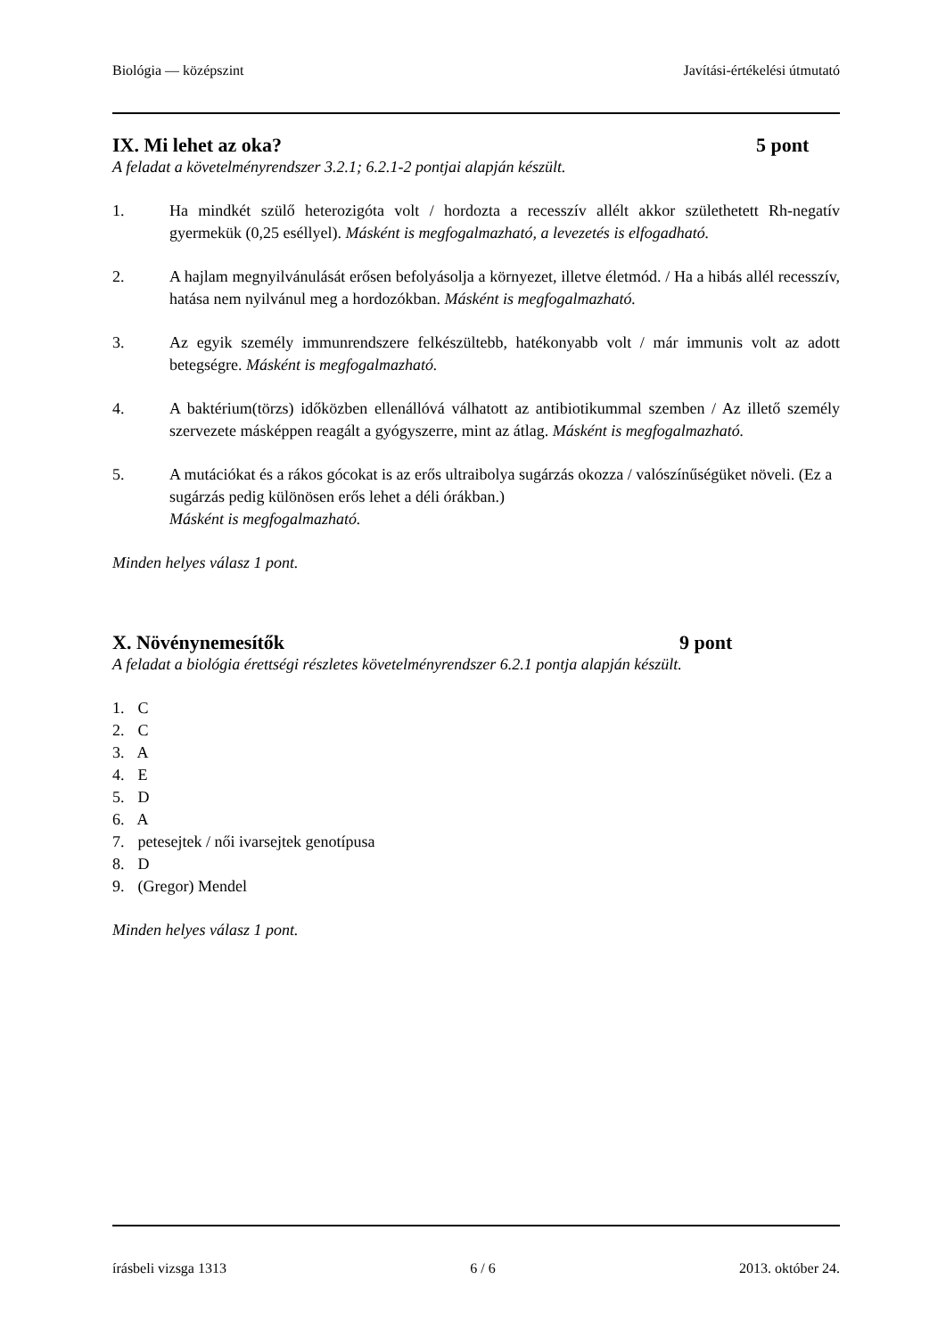Biológia — középszint Javítási-értékelési útmutató
IX. Mi lehet az oka? 5 pont
A feladat a követelményrendszer 3.2.1; 6.2.1-2 pontjai alapján készült.
1. Ha mindkét szülő heterozigóta volt / hordozta a recesszív allélt akkor születhetett Rh-negatív gyermekük (0,25 eséllyel). Másként is megfogalmazható, a levezetés is elfogadható.
2. A hajlam megnyilvánulását erősen befolyásolja a környezet, illetve életmód. / Ha a hibás allél recesszív, hatása nem nyilvánul meg a hordozókban. Másként is megfogalmazható.
3. Az egyik személy immunrendszere felkészültebb, hatékonyabb volt / már immunis volt az adott betegségre. Másként is megfogalmazható.
4. A baktérium(törzs) időközben ellenállóvá válhatott az antibiotikummal szemben / Az illető személy szervezete másképpen reagált a gyógyszerre, mint az átlag. Másként is megfogalmazható.
5. A mutációkat és a rákos gócokat is az erős ultraibolya sugárzás okozza / valószínűségüket növeli. (Ez a sugárzás pedig különösen erős lehet a déli órákban.)
Másként is megfogalmazható.
Minden helyes válasz 1 pont.
X. Növénynemesítők 9 pont
A feladat a biológia érettségi részletes követelményrendszer 6.2.1 pontja alapján készült.
1. C
2. C
3. A
4. E
5. D
6. A
7. petesejtek / női ivarsejtek genotípusa
8. D
9. (Gregor) Mendel
Minden helyes válasz 1 pont.
írásbeli vizsga 1313 6 / 6 2013. október 24.